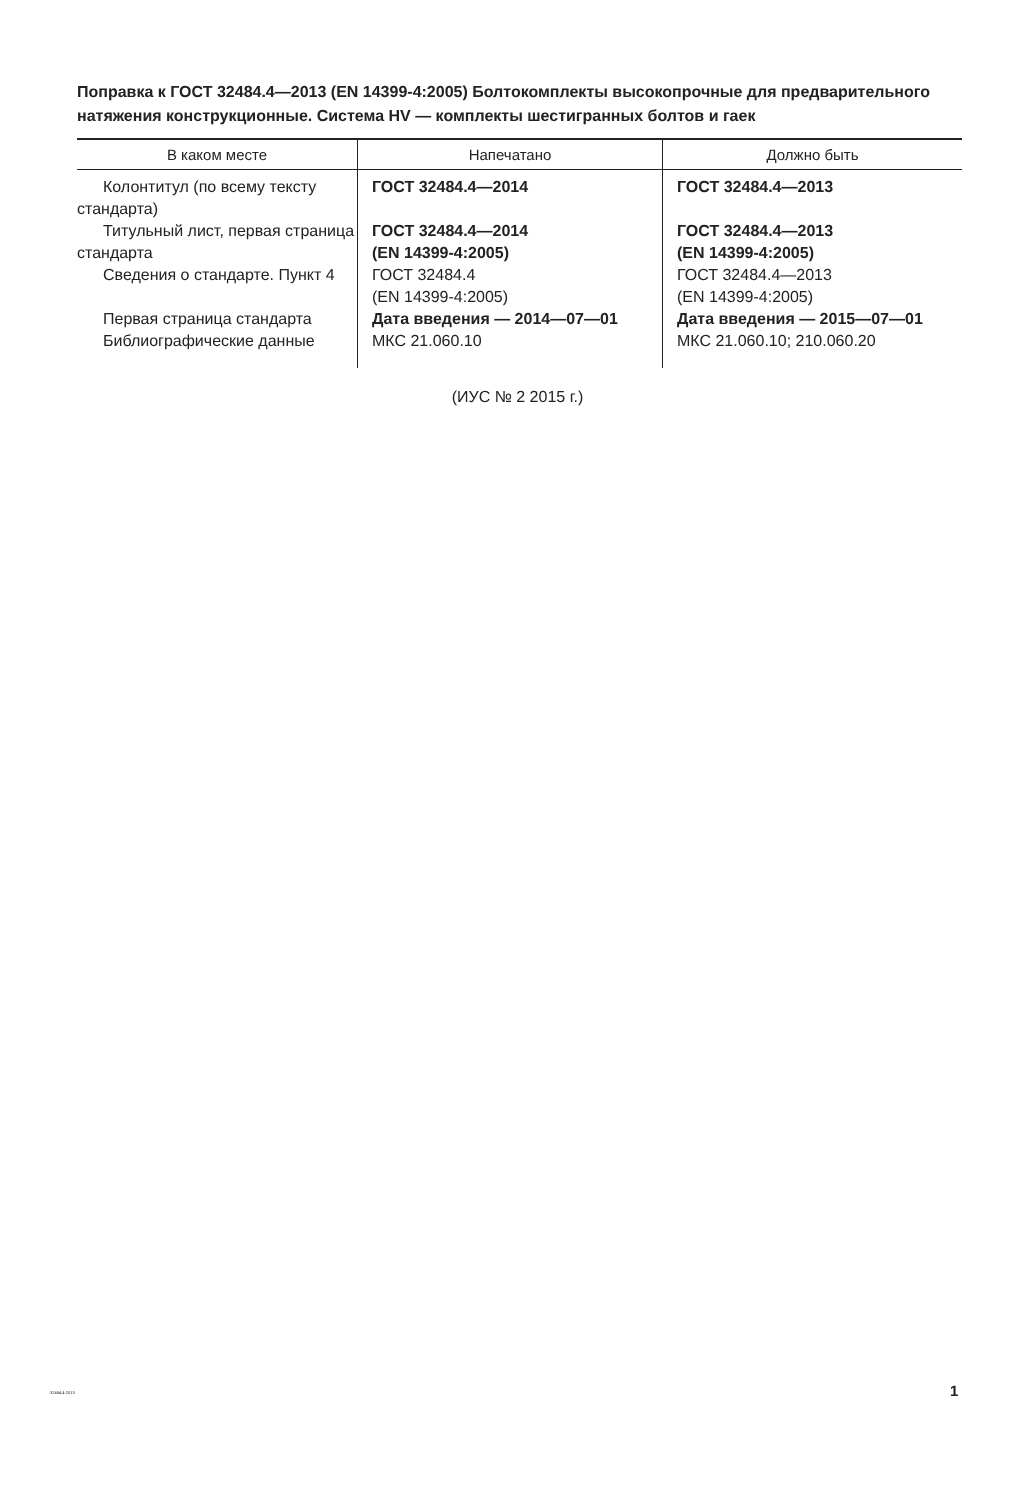Поправка к ГОСТ 32484.4—2013 (EN 14399-4:2005) Болтокомплекты высокопрочные для предварительного натяжения конструкционные. Система HV — комплекты шестигранных болтов и гаек
| В каком месте | Напечатано | Должно быть |
| --- | --- | --- |
| Колонтитул (по всему тексту стандарта) | ГОСТ 32484.4—2014 | ГОСТ 32484.4—2013 |
| Титульный лист, первая страница стандарта | ГОСТ 32484.4—2014 (EN 14399-4:2005) | ГОСТ 32484.4—2013 (EN 14399-4:2005) |
| Сведения о стандарте. Пункт 4 | ГОСТ 32484.4 (EN 14399-4:2005) | ГОСТ 32484.4—2013 (EN 14399-4:2005) |
| Первая страница стандарта | Дата введения — 2014—07—01 | Дата введения — 2015—07—01 |
| Библиографические данные | МКС 21.060.10 | МКС 21.060.10; 210.060.20 |
(ИУС № 2 2015 г.)
32484.4-2013 1